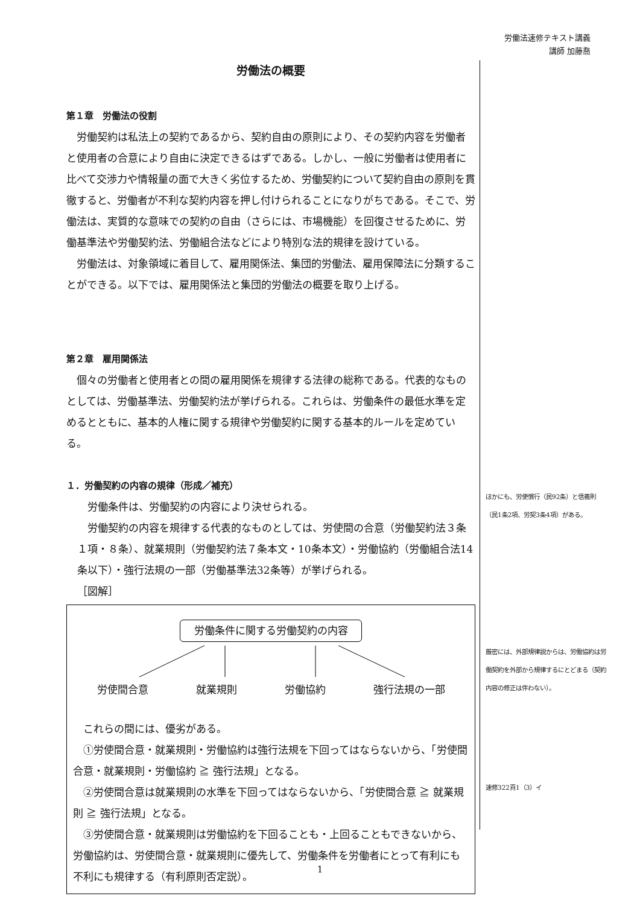労働法速修テキスト講義
講師 加藤喬
労働法の概要
第１章　労働法の役割
労働契約は私法上の契約であるから、契約自由の原則により、その契約内容を労働者と使用者の合意により自由に決定できるはずである。しかし、一般に労働者は使用者に比べて交渉力や情報量の面で大きく劣位するため、労働契約について契約自由の原則を貫徹すると、労働者が不利な契約内容を押し付けられることになりがちである。そこで、労働法は、実質的な意味での契約の自由（さらには、市場機能）を回復させるために、労働基準法や労働契約法、労働組合法などにより特別な法的規律を設けている。
労働法は、対象領域に着目して、雇用関係法、集団的労働法、雇用保障法に分類することができる。以下では、雇用関係法と集団的労働法の概要を取り上げる。
第２章　雇用関係法
個々の労働者と使用者との間の雇用関係を規律する法律の総称である。代表的なものとしては、労働基準法、労働契約法が挙げられる。これらは、労働条件の最低水準を定めるとともに、基本的人権に関する規律や労働契約に関する基本的ルールを定めている。
１．労働契約の内容の規律（形成／補充）
労働条件は、労働契約の内容により決せられる。
労働契約の内容を規律する代表的なものとしては、労使間の合意（労働契約法３条１項・８条）、就業規則（労働契約法７条本文・10条本文）・労働協約（労働組合法14条以下）・強行法規の一部（労働基準法32条等）が挙げられる。
［図解］
労働条件に関する労働契約の内容
労使間合意 就業規則 労働協約 強行法規の一部
これらの間には、優劣がある。
①労使間合意・就業規則・労働協約は強行法規を下回ってはならないから、「労使間合意・就業規則・労働協約 ≧ 強行法規」となる。
②労使間合意は就業規則の水準を下回ってはならないから、「労使間合意 ≧ 就業規則 ≧ 強行法規」となる。
③労使間合意・就業規則は労働協約を下回ることも・上回ることもできないから、労働協約は、労使間合意・就業規則に優先して、労働条件を労働者にとって有利にも不利にも規律する（有利原則否定説）。
ほかにも、労使慣行（民92条）と信義則（民1条2項、労契3条4項）がある。
厳密には、外部規律説からは、労働協約は労働契約を外部から規律するにとどまる（契約内容の修正は伴わない）。
速修322頁1（3）イ
1